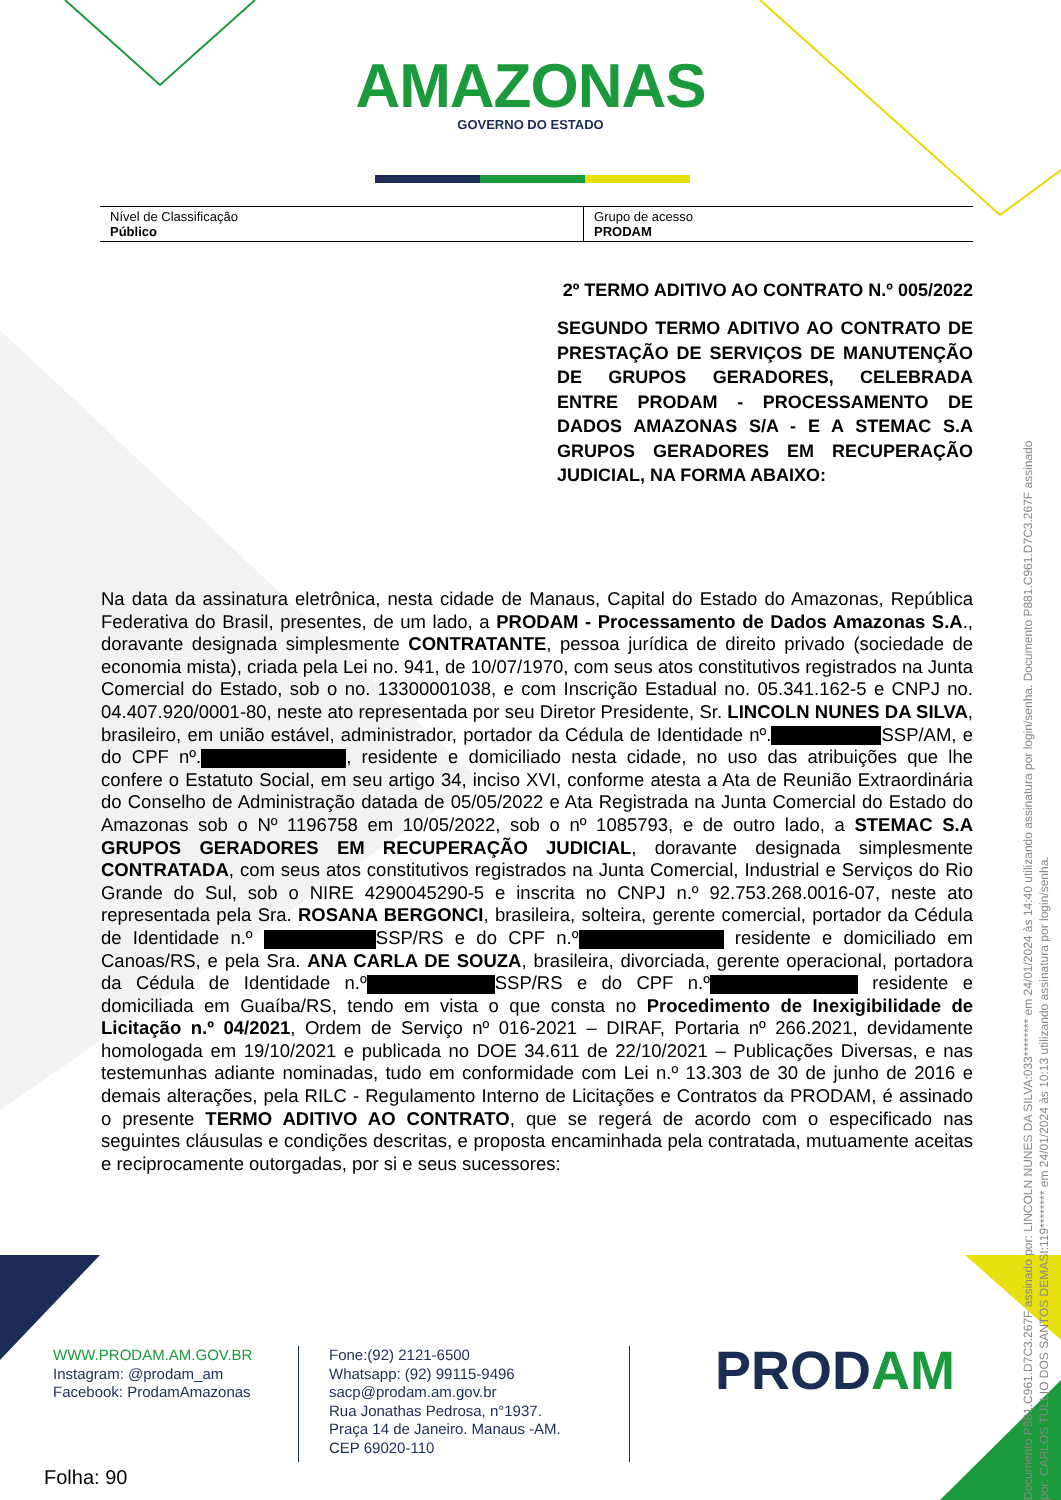AMAZONAS
GOVERNO DO ESTADO
| Nível de Classificação Público | Grupo de acesso PRODAM |
2º TERMO ADITIVO AO CONTRATO N.º 005/2022
SEGUNDO TERMO ADITIVO AO CONTRATO DE PRESTAÇÃO DE SERVIÇOS DE MANUTENÇÃO DE GRUPOS GERADORES, CELEBRADA ENTRE PRODAM - PROCESSAMENTO DE DADOS AMAZONAS S/A - E A STEMAC S.A GRUPOS GERADORES EM RECUPERAÇÃO JUDICIAL, NA FORMA ABAIXO:
Na data da assinatura eletrônica, nesta cidade de Manaus, Capital do Estado do Amazonas, República Federativa do Brasil, presentes, de um lado, a PRODAM - Processamento de Dados Amazonas S.A., doravante designada simplesmente CONTRATANTE, pessoa jurídica de direito privado (sociedade de economia mista), criada pela Lei no. 941, de 10/07/1970, com seus atos constitutivos registrados na Junta Comercial do Estado, sob o no. 13300001038, e com Inscrição Estadual no. 05.341.162-5 e CNPJ no. 04.407.920/0001-80, neste ato representada por seu Diretor Presidente, Sr. LINCOLN NUNES DA SILVA, brasileiro, em união estável, administrador, portador da Cédula de Identidade nº. SSP/AM, e do CPF nº. , residente e domiciliado nesta cidade, no uso das atribuições que lhe confere o Estatuto Social, em seu artigo 34, inciso XVI, conforme atesta a Ata de Reunião Extraordinária do Conselho de Administração datada de 05/05/2022 e Ata Registrada na Junta Comercial do Estado do Amazonas sob o Nº 1196758 em 10/05/2022, sob o nº 1085793, e de outro lado, a STEMAC S.A GRUPOS GERADORES EM RECUPERAÇÃO JUDICIAL, doravante designada simplesmente CONTRATADA, com seus atos constitutivos registrados na Junta Comercial, Industrial e Serviços do Rio Grande do Sul, sob o NIRE 4290045290-5 e inscrita no CNPJ n.º 92.753.268.0016-07, neste ato representada pela Sra. ROSANA BERGONCI, brasileira, solteira, gerente comercial, portador da Cédula de Identidade n.º SSP/RS e do CPF n.º residente e domiciliado em Canoas/RS, e pela Sra. ANA CARLA DE SOUZA, brasileira, divorciada, gerente operacional, portadora da Cédula de Identidade n.º SSP/RS e do CPF n.º residente e domiciliada em Guaíba/RS, tendo em vista o que consta no Procedimento de Inexigibilidade de Licitação n.º 04/2021, Ordem de Serviço nº 016-2021 – DIRAF, Portaria nº 266.2021, devidamente homologada em 19/10/2021 e publicada no DOE 34.611 de 22/10/2021 – Publicações Diversas, e nas testemunhas adiante nominadas, tudo em conformidade com Lei n.º 13.303 de 30 de junho de 2016 e demais alterações, pela RILC - Regulamento Interno de Licitações e Contratos da PRODAM, é assinado o presente TERMO ADITIVO AO CONTRATO, que se regerá de acordo com o especificado nas seguintes cláusulas e condições descritas, e proposta encaminhada pela contratada, mutuamente aceitas e reciprocamente outorgadas, por si e seus sucessores:
WWW.PRODAM.AM.GOV.BR
Instagram: @prodam_am
Facebook: ProdamAmazonas
Fone:(92) 2121-6500
Whatsapp: (92) 99115-9496
sacp@prodam.am.gov.br
Rua Jonathas Pedrosa, n°1937.
Praça 14 de Janeiro. Manaus -AM.
CEP 69020-110
PRODAM
Folha: 90
Documento P881.C961.D7C3.267F assinado por: LINCOLN NUNES DA SILVA:033******** em 24/01/2024 às 14:40 utilizando assinatura por login/senha. Documento P881.C961.D7C3.267F assinado por: CARLOS TULLIO DOS SANTOS DEMASI:119******** em 24/01/2024 às 10:13 utilizando assinatura por login/senha.